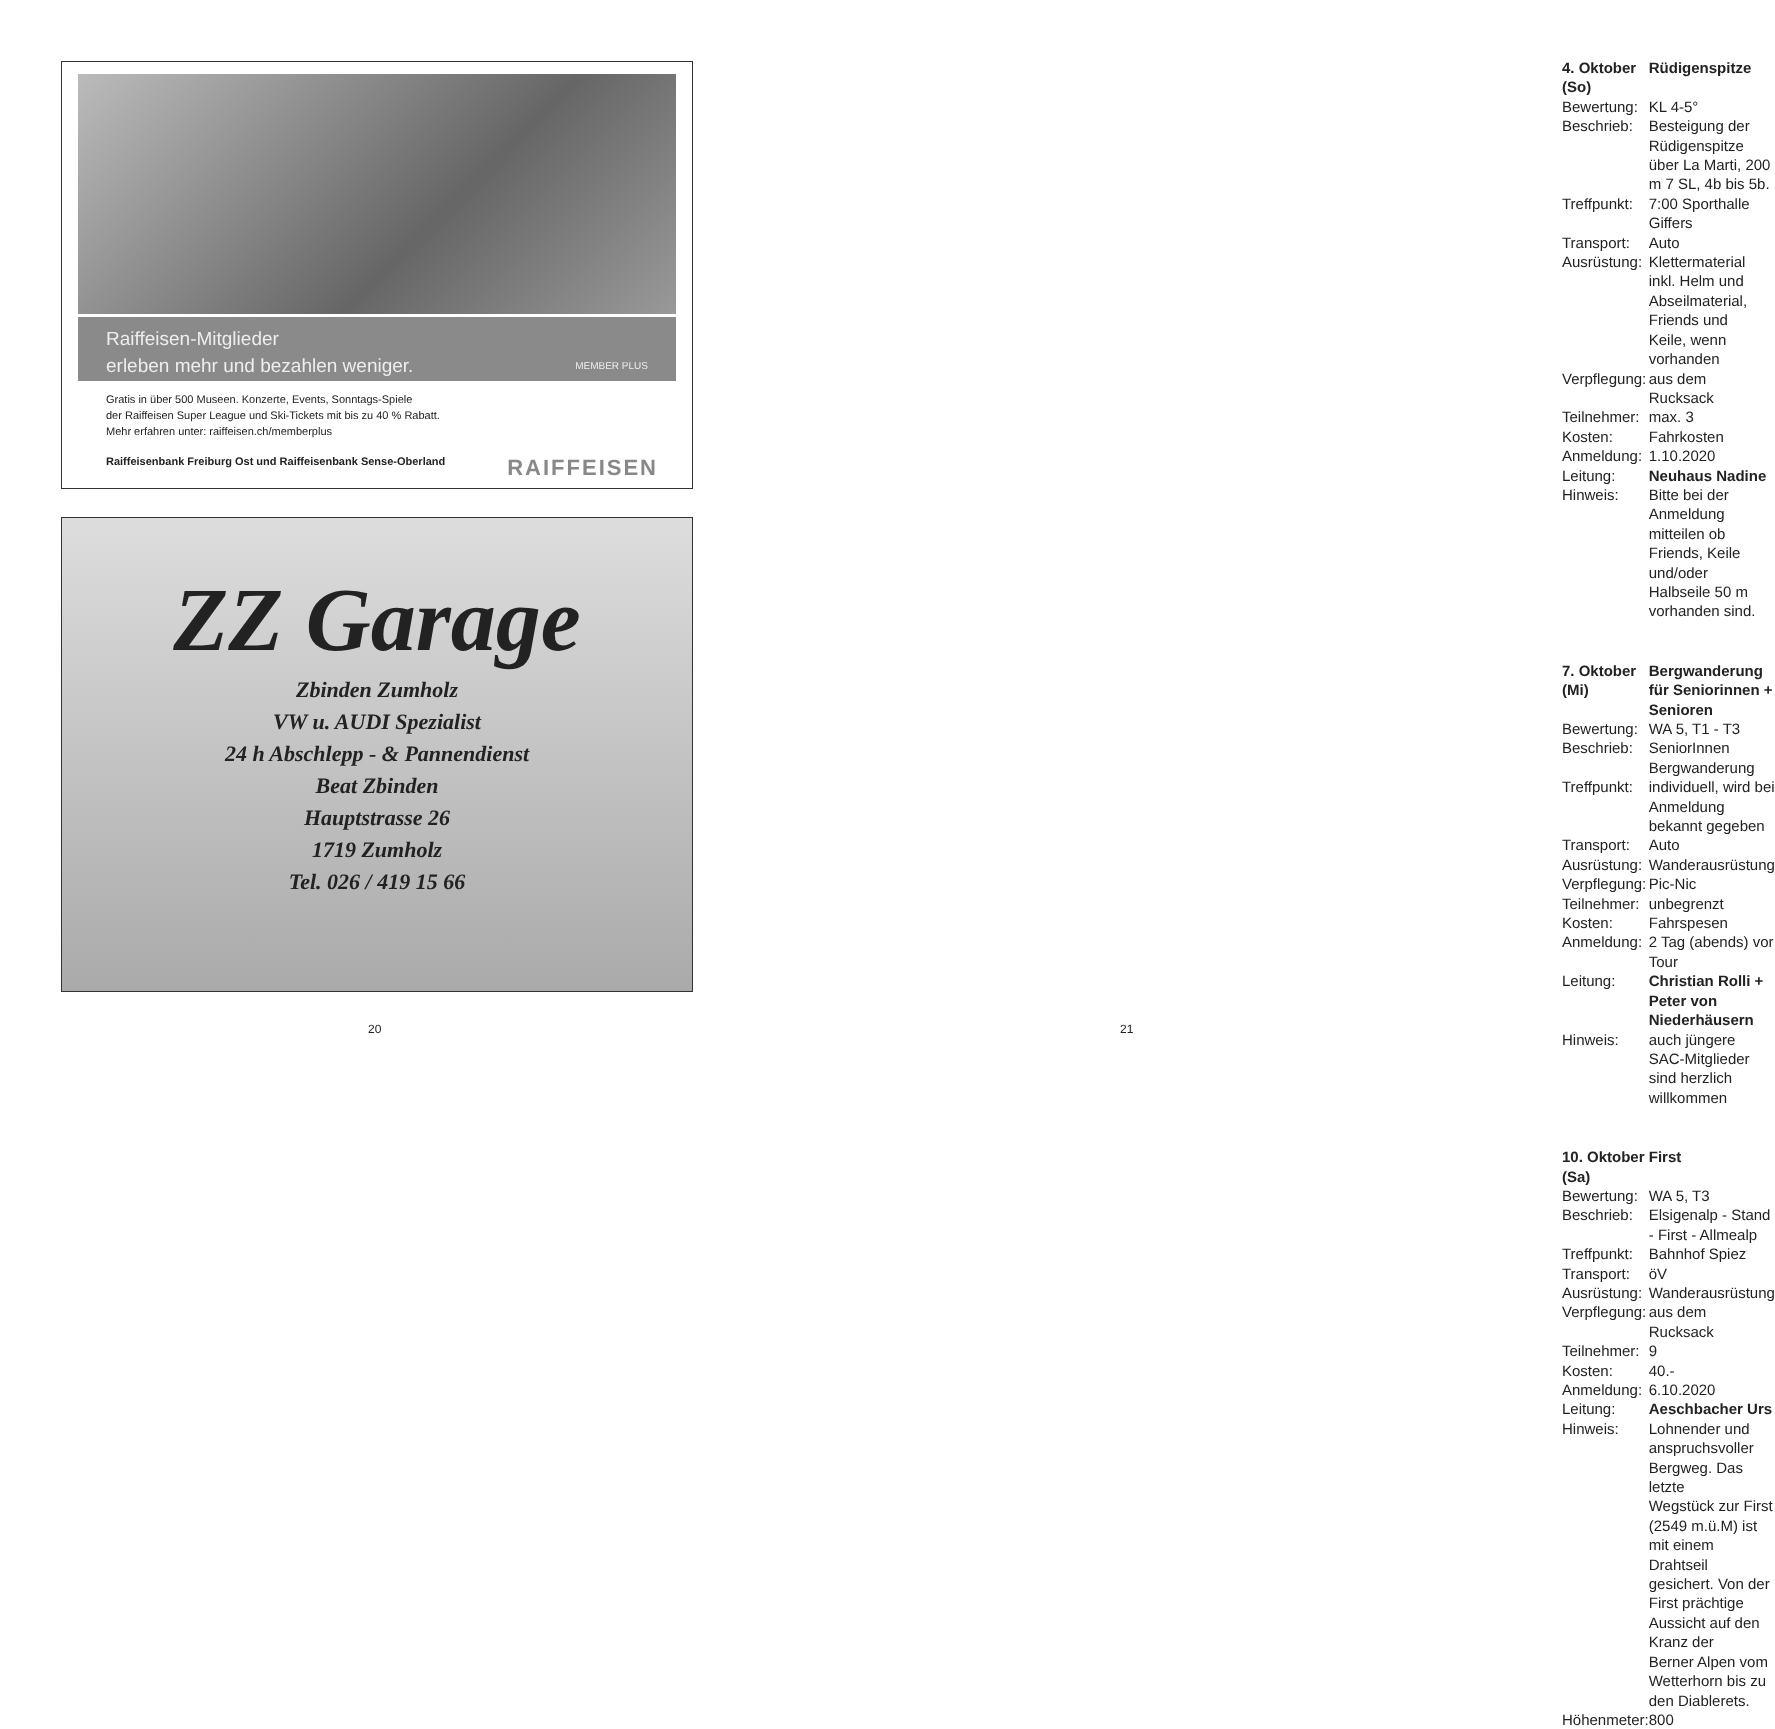Raiffeisen-Mitglieder
erleben mehr und bezahlen weniger. MEMBER PLUS
Gratis in über 500 Museen. Konzerte, Events, Sonntags-Spiele
der Raiffeisen Super League und Ski-Tickets mit bis zu 40 % Rabatt.
Mehr erfahren unter: raiffeisen.ch/memberplus
Raiffeisenbank Freiburg Ost und Raiffeisenbank Sense-Oberland RAIFFEISEN
ZZ Garage
Zbinden Zumholz
VW u. AUDI Spezialist
24 h Abschlepp - & Pannendienst
Beat Zbinden
Hauptstrasse 26
1719 Zumholz
Tel. 026 / 419 15 66
20
| 4. Oktober (So) | Rüdigenspitze |
| Bewertung: | KL 4-5° |
| Beschrieb: | Besteigung der Rüdigenspitze über La Marti, 200 m 7 SL, 4b bis 5b. |
| Treffpunkt: | 7:00 Sporthalle Giffers |
| Transport: | Auto |
| Ausrüstung: | Klettermaterial inkl. Helm und Abseilmaterial, Friends und Keile, wenn vorhanden |
| Verpflegung: | aus dem Rucksack |
| Teilnehmer: | max. 3 |
| Kosten: | Fahrkosten |
| Anmeldung: | 1.10.2020 |
| Leitung: | Neuhaus Nadine |
| Hinweis: | Bitte bei der Anmeldung mitteilen ob Friends, Keile und/oder Halbseile 50 m vorhanden sind. |
| 7. Oktober (Mi) | Bergwanderung für Seniorinnen + Senioren |
| Bewertung: | WA 5, T1 - T3 |
| Beschrieb: | SeniorInnen Bergwanderung |
| Treffpunkt: | individuell, wird bei Anmeldung bekannt gegeben |
| Transport: | Auto |
| Ausrüstung: | Wanderausrüstung |
| Verpflegung: | Pic-Nic |
| Teilnehmer: | unbegrenzt |
| Kosten: | Fahrspesen |
| Anmeldung: | 2 Tag (abends) vor Tour |
| Leitung: | Christian Rolli + Peter von Niederhäusern |
| Hinweis: | auch jüngere SAC-Mitglieder sind herzlich willkommen |
| 10. Oktober (Sa) | First |
| Bewertung: | WA 5, T3 |
| Beschrieb: | Elsigenalp - Stand - First - Allmealp |
| Treffpunkt: | Bahnhof Spiez |
| Transport: | öV |
| Ausrüstung: | Wanderausrüstung |
| Verpflegung: | aus dem Rucksack |
| Teilnehmer: | 9 |
| Kosten: | 40.- |
| Anmeldung: | 6.10.2020 |
| Leitung: | Aeschbacher Urs |
| Hinweis: | Lohnender und anspruchsvoller Bergweg. Das letzte Wegstück zur First (2549 m.ü.M) ist mit einem Drahtseil gesichert. Von der First prächtige Aussicht auf den Kranz der Berner Alpen vom Wetterhorn bis zu den Diablerets. |
| Höhenmeter: | 800 |
21